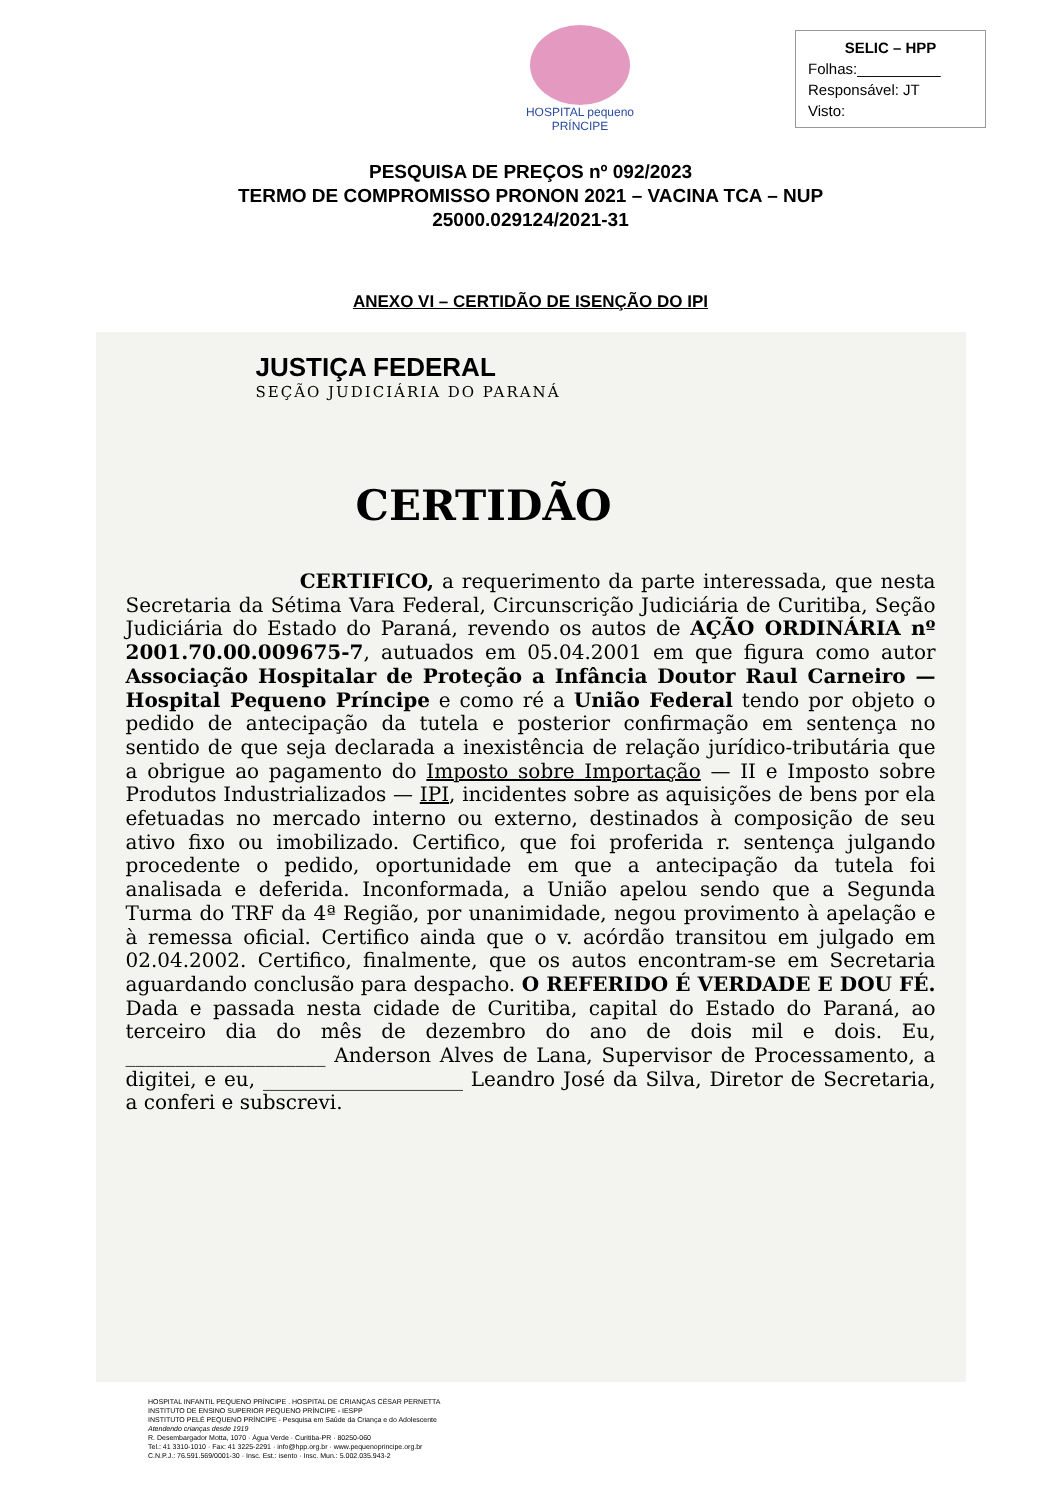HOSPITAL pequeno PRÍNCIPE
SELIC – HPP
Folhas:__________
Responsável: JT
Visto:
PESQUISA DE PREÇOS nº 092/2023
TERMO DE COMPROMISSO PRONON 2021 – VACINA TCA – NUP
25000.029124/2021-31
ANEXO VI – CERTIDÃO DE ISENÇÃO DO IPI
JUSTIÇA FEDERAL
SEÇÃO JUDICIÁRIA DO PARANÁ
CERTIDÃO
CERTIFICO, a requerimento da parte interessada, que nesta Secretaria da Sétima Vara Federal, Circunscrição Judiciária de Curitiba, Seção Judiciária do Estado do Paraná, revendo os autos de AÇÃO ORDINÁRIA nº 2001.70.00.009675-7, autuados em 05.04.2001 em que figura como autor Associação Hospitalar de Proteção a Infância Doutor Raul Carneiro — Hospital Pequeno Príncipe e como ré a União Federal tendo por objeto o pedido de antecipação da tutela e posterior confirmação em sentença no sentido de que seja declarada a inexistência de relação jurídico-tributária que a obrigue ao pagamento do Imposto sobre Importação — II e Imposto sobre Produtos Industrializados — IPI, incidentes sobre as aquisições de bens por ela efetuadas no mercado interno ou externo, destinados à composição de seu ativo fixo ou imobilizado. Certifico, que foi proferida r. sentença julgando procedente o pedido, oportunidade em que a antecipação da tutela foi analisada e deferida. Inconformada, a União apelou sendo que a Segunda Turma do TRF da 4ª Região, por unanimidade, negou provimento à apelação e à remessa oficial. Certifico ainda que o v. acórdão transitou em julgado em 02.04.2002. Certifico, finalmente, que os autos encontram-se em Secretaria aguardando conclusão para despacho. O REFERIDO É VERDADE E DOU FÉ. Dada e passada nesta cidade de Curitiba, capital do Estado do Paraná, ao terceiro dia do mês de dezembro do ano de dois mil e dois. Eu, ____________________ Anderson Alves de Lana, Supervisor de Processamento, a digitei, e eu, ____________________ Leandro José da Silva, Diretor de Secretaria, a conferi e subscrevi.
HOSPITAL INFANTIL PEQUENO PRÍNCIPE . HOSPITAL DE CRIANÇAS CÉSAR PERNETTA
INSTITUTO DE ENSINO SUPERIOR PEQUENO PRÍNCIPE - IESPP
INSTITUTO PELÉ PEQUENO PRÍNCIPE - Pesquisa em Saúde da Criança e do Adolescente
Atendendo crianças desde 1919
R. Desembargador Motta, 1070 · Água Verde · Curitiba-PR · 80250-060
Tel.: 41 3310-1010 · Fax: 41 3225-2291 · info@hpp.org.br · www.pequenoprincipe.org.br
C.N.P.J.: 76.591.569/0001-30 · Insc. Est.: isento · Insc. Mun.: 5.002.035.943-2